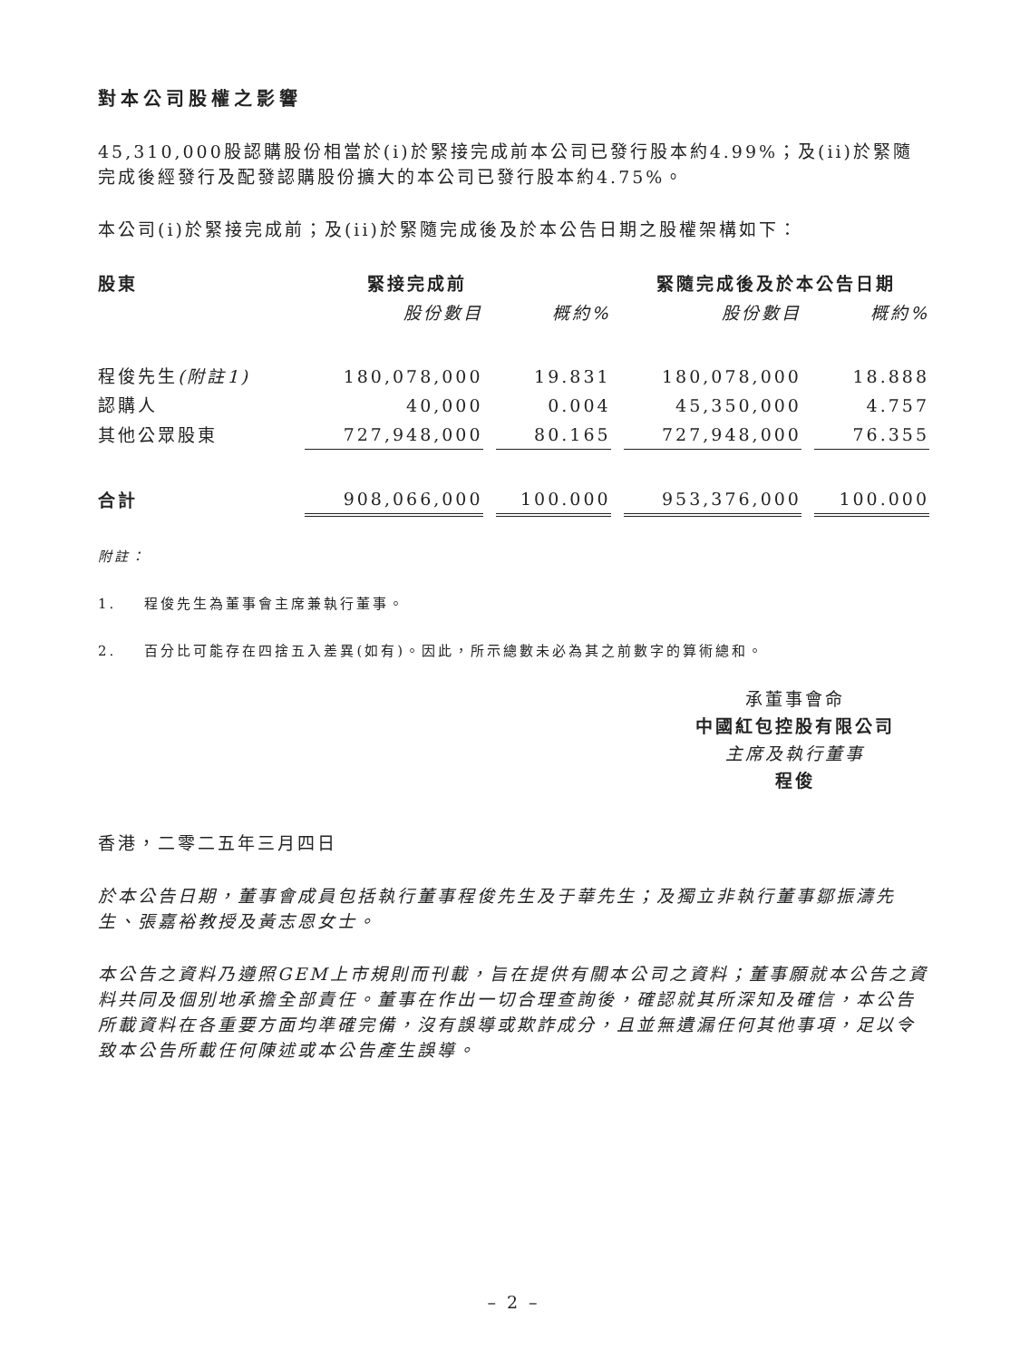對本公司股權之影響
45,310,000股認購股份相當於(i)於緊接完成前本公司已發行股本約4.99%；及(ii)於緊隨完成後經發行及配發認購股份擴大的本公司已發行股本約4.75%。
本公司(i)於緊接完成前；及(ii)於緊隨完成後及於本公告日期之股權架構如下：
| 股東 | 緊接完成前 | | 緊隨完成後及於本公告日期 | |
| --- | --- | --- | --- | --- |
| | 股份數目 | 概約% | 股份數目 | 概約% |
| 程俊先生 (附註1) | 180,078,000 | 19.831 | 180,078,000 | 18.888 |
| 認購人 | 40,000 | 0.004 | 45,350,000 | 4.757 |
| 其他公眾股東 | 727,948,000 | 80.165 | 727,948,000 | 76.355 |
| 合計 | 908,066,000 | 100.000 | 953,376,000 | 100.000 |
附註：
1. 程俊先生為董事會主席兼執行董事。
2. 百分比可能存在四捨五入差異(如有)。因此，所示總數未必為其之前數字的算術總和。
承董事會命
中國紅包控股有限公司
主席及執行董事
程俊
香港，二零二五年三月四日
於本公告日期，董事會成員包括執行董事程俊先生及于華先生；及獨立非執行董事鄒振濤先生、張嘉裕教授及黃志恩女士。
本公告之資料乃遵照GEM上市規則而刊載，旨在提供有關本公司之資料；董事願就本公告之資料共同及個別地承擔全部責任。董事在作出一切合理查詢後，確認就其所深知及確信，本公告所載資料在各重要方面均準確完備，沒有誤導或欺詐成分，且並無遺漏任何其他事項，足以令致本公告所載任何陳述或本公告產生誤導。
– 2 –